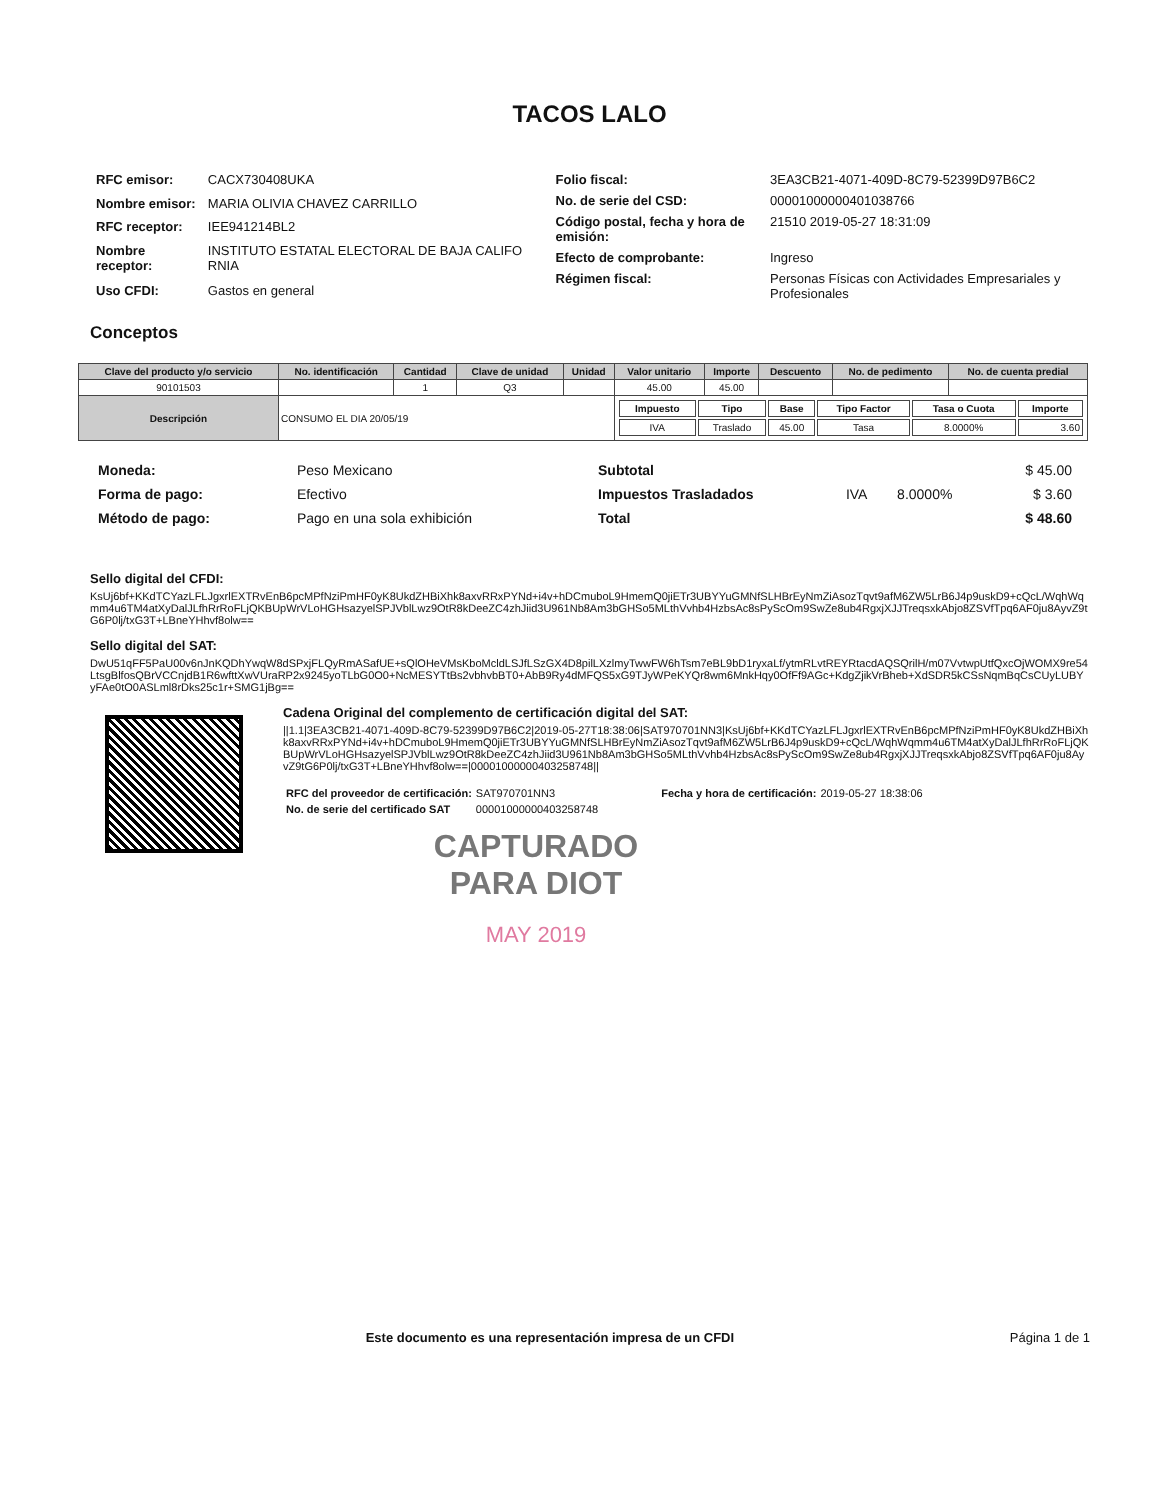TACOS LALO
| RFC emisor: | CACX730408UKA |
| Nombre emisor: | MARIA OLIVIA CHAVEZ CARRILLO |
| RFC receptor: | IEE941214BL2 |
| Nombre receptor: | INSTITUTO ESTATAL ELECTORAL DE BAJA CALIFO RNIA |
| Uso CFDI: | Gastos en general |
| Folio fiscal: | 3EA3CB21-4071-409D-8C79-52399D97B6C2 |
| No. de serie del CSD: | 00001000000401038766 |
| Código postal, fecha y hora de emisión: | 21510 2019-05-27 18:31:09 |
| Efecto de comprobante: | Ingreso |
| Régimen fiscal: | Personas Físicas con Actividades Empresariales y Profesionales |
Conceptos
| Clave del producto y/o servicio | No. identificación | Cantidad | Clave de unidad | Unidad | Valor unitario | Importe | Descuento | No. de pedimento | No. de cuenta predial |
| --- | --- | --- | --- | --- | --- | --- | --- | --- | --- |
| 90101503 | | 1 | Q3 | | 45.00 | 45.00 | | | |
| Descripción | CONSUMO EL DIA 20/05/19 | | | | / Impuesto / Tipo / Base / Tipo Factor / Tasa o Cuota / Importe / / IVA / Traslado / 45.00 / Tasa / 8.0000% / 3.60 / | | | | |
| Moneda: | Peso Mexicano |
| Forma de pago: | Efectivo |
| Método de pago: | Pago en una sola exhibición |
| Subtotal | | | $ 45.00 |
| Impuestos Trasladados | IVA | 8.0000% | $ 3.60 |
| Total | | | $ 48.60 |
Sello digital del CFDI:
KsUj6bf+KKdTCYazLFLJgxrlEXTRvEnB6pcMPfNziPmHF0yK8UkdZHBiXhk8axvRRxPYNd+i4v+hDCmuboL9HmemQ0jiETr3UBYYuGMNfSLHBrEyNmZiAsozTqvt9afM6ZW5LrB6J4p9uskD9+cQcL/WqhWqmm4u6TM4atXyDalJLfhRrRoFLjQKBUpWrVLoHGHsazyelSPJVblLwz9OtR8kDeeZC4zhJiid3U961Nb8Am3bGHSo5MLthVvhb4HzbsAc8sPyScOm9SwZe8ub4RgxjXJJTreqsxkAbjo8ZSVfTpq6AF0ju8AyvZ9tG6P0lj/txG3T+LBneYHhvf8olw==
Sello digital del SAT:
DwU51qFF5PaU00v6nJnKQDhYwqW8dSPxjFLQyRmASafUE+sQlOHeVMsKboMcldLSJfLSzGX4D8pilLXzlmyTwwFW6hTsm7eBL9bD1ryxaLf/ytmRLvtREYRtacdAQSQrilH/m07VvtwpUtfQxcOjWOMX9re54LtsgBlfosQBrVCCnjdB1R6wfttXwVUraRP2x9245yoTLbG0O0+NcMESYTtBs2vbhvbBT0+AbB9Ry4dMFQS5xG9TJyWPeKYQr8wm6MnkHqy0OfFf9AGc+KdgZjikVrBheb+XdSDR5kCSsNqmBqCsCUyLUBYyFAe0tO0ASLml8rDks25c1r+SMG1jBg==
Cadena Original del complemento de certificación digital del SAT:
||1.1|3EA3CB21-4071-409D-8C79-52399D97B6C2|2019-05-27T18:38:06|SAT970701NN3|KsUj6bf+KKdTCYazLFLJgxrlEXTRvEnB6pcMPfNziPmHF0yK8UkdZHBiXhk8axvRRxPYNd+i4v+hDCmuboL9HmemQ0jiETr3UBYYuGMNfSLHBrEyNmZiAsozTqvt9afM6ZW5LrB6J4p9uskD9+cQcL/WqhWqmm4u6TM4atXyDalJLfhRrRoFLjQKBUpWrVLoHGHsazyelSPJVblLwz9OtR8kDeeZC4zhJiid3U961Nb8Am3bGHSo5MLthVvhb4HzbsAc8sPyScOm9SwZe8ub4RgxjXJJTreqsxkAbjo8ZSVfTpq6AF0ju8AyvZ9tG6P0lj/txG3T+LBneYHhvf8olw==|00001000000403258748||
| RFC del proveedor de certificación: | SAT970701NN3 | Fecha y hora de certificación: | 2019-05-27 18:38:06 |
| No. de serie del certificado SAT | 00001000000403258748 | | |
CAPTURADO
PARA DIOT
MAY 2019
Este documento es una representación impresa de un CFDI Página 1 de 1